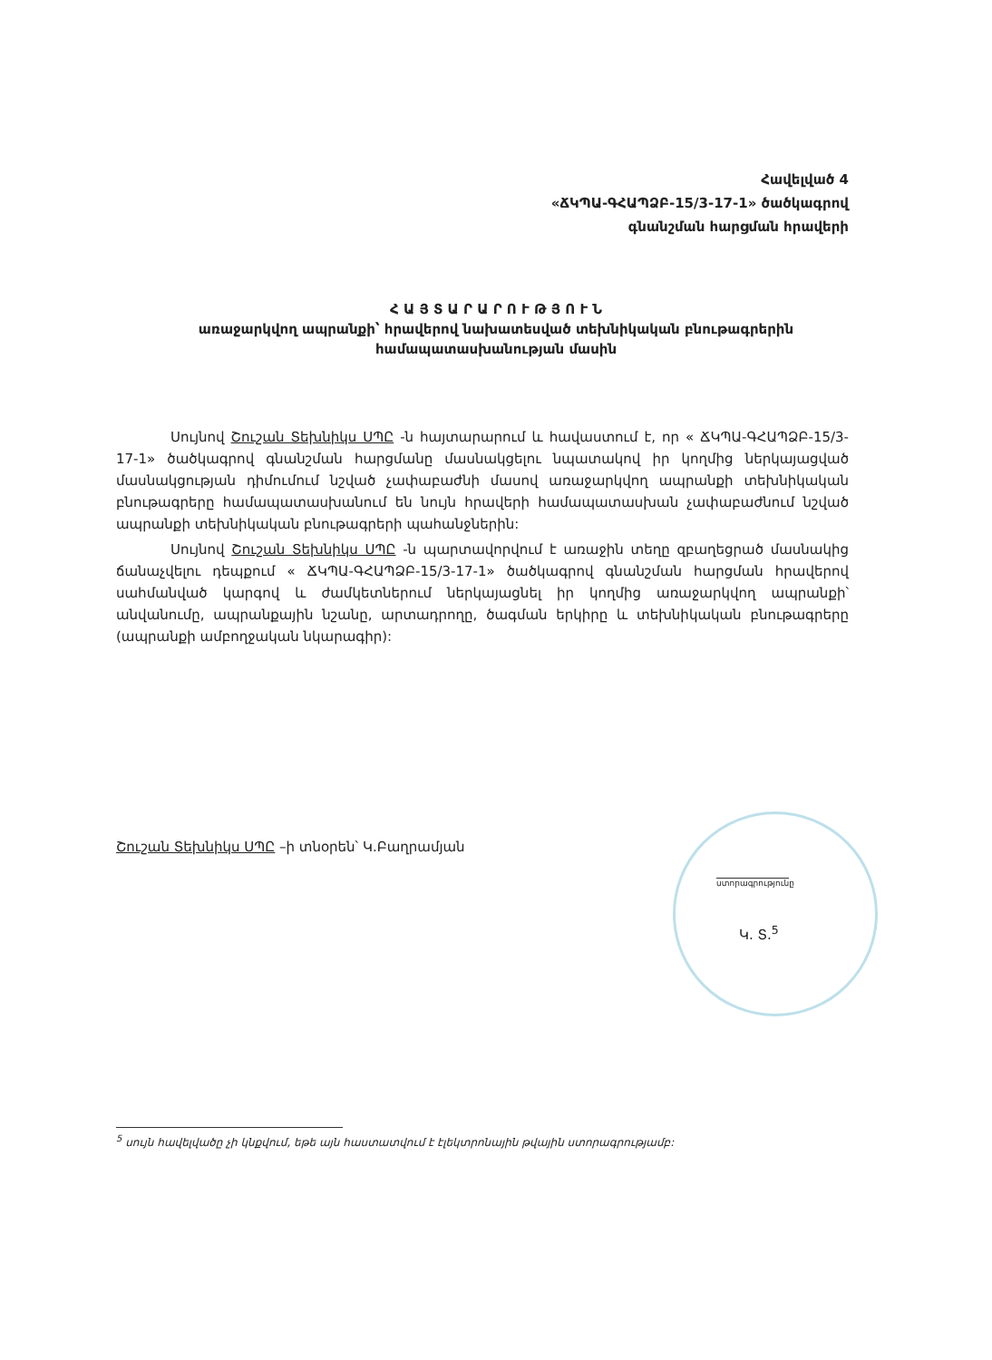Հավելված 4
«ՃԿՊԱ-ԳՀԱՊՁԲ-15/3-17-1» ծածկագրով
գնանշման հարցման հրավերի
Հ Ա Յ Տ Ա Ր Ա Ր Ո Ւ Թ Յ Ո Ւ Ն
առաջարկվող ապրանքի՝ հրավերով նախատեսված տեխնիկական բնութագրերին
համապատասխանության մասին
Սույնով Շուշան Տեխնիկս ՍՊԸ -ն հայտարարում և հավաստում է, որ « ՃԿՊԱ-ԳՀԱՊՁԲ-15/3-17-1» ծածկագրով գնանշման հարցմանը մասնակցելու նպատակով իր կողմից ներկայացված մասնակցության դիմումում նշված չափաբաժնի մասով առաջարկվող ապրանքի տեխնիկական բնութագրերը համապատասխանում են նույն հրավերի համապատասխան չափաբաժնում նշված ապրանքի տեխնիկական բնութագրերի պահանջներին:
Սույնով Շուշան Տեխնիկս ՍՊԸ -ն պարտավորվում է առաջին տեղը զբաղեցրած մասնակից ճանաչվելու դեպքում « ՃԿՊԱ-ԳՀԱՊՁԲ-15/3-17-1» ծածկագրով գնանշման հարցման հրավերով սահմանված կարգով և ժամկետներում ներկայացնել իր կողմից առաջարկվող ապրանքի՝ անվանումը, ապրանքային նշանը, արտադրողը, ծագման երկիրը և տեխնիկական բնութագրերը (ապրանքի ամբողջական նկարագիր):
Շուշան Տեխնիկս ՍՊԸ –ի տնօրեն՝ Կ.Բաղրամյան
ստորագրությունը
Կ. Տ.<sup>5</sup>
<sup>5</sup> սույն հավելվածը չի կնքվում, եթե այն հաստատվում է էլեկտրոնային թվային ստորագրությամբ: